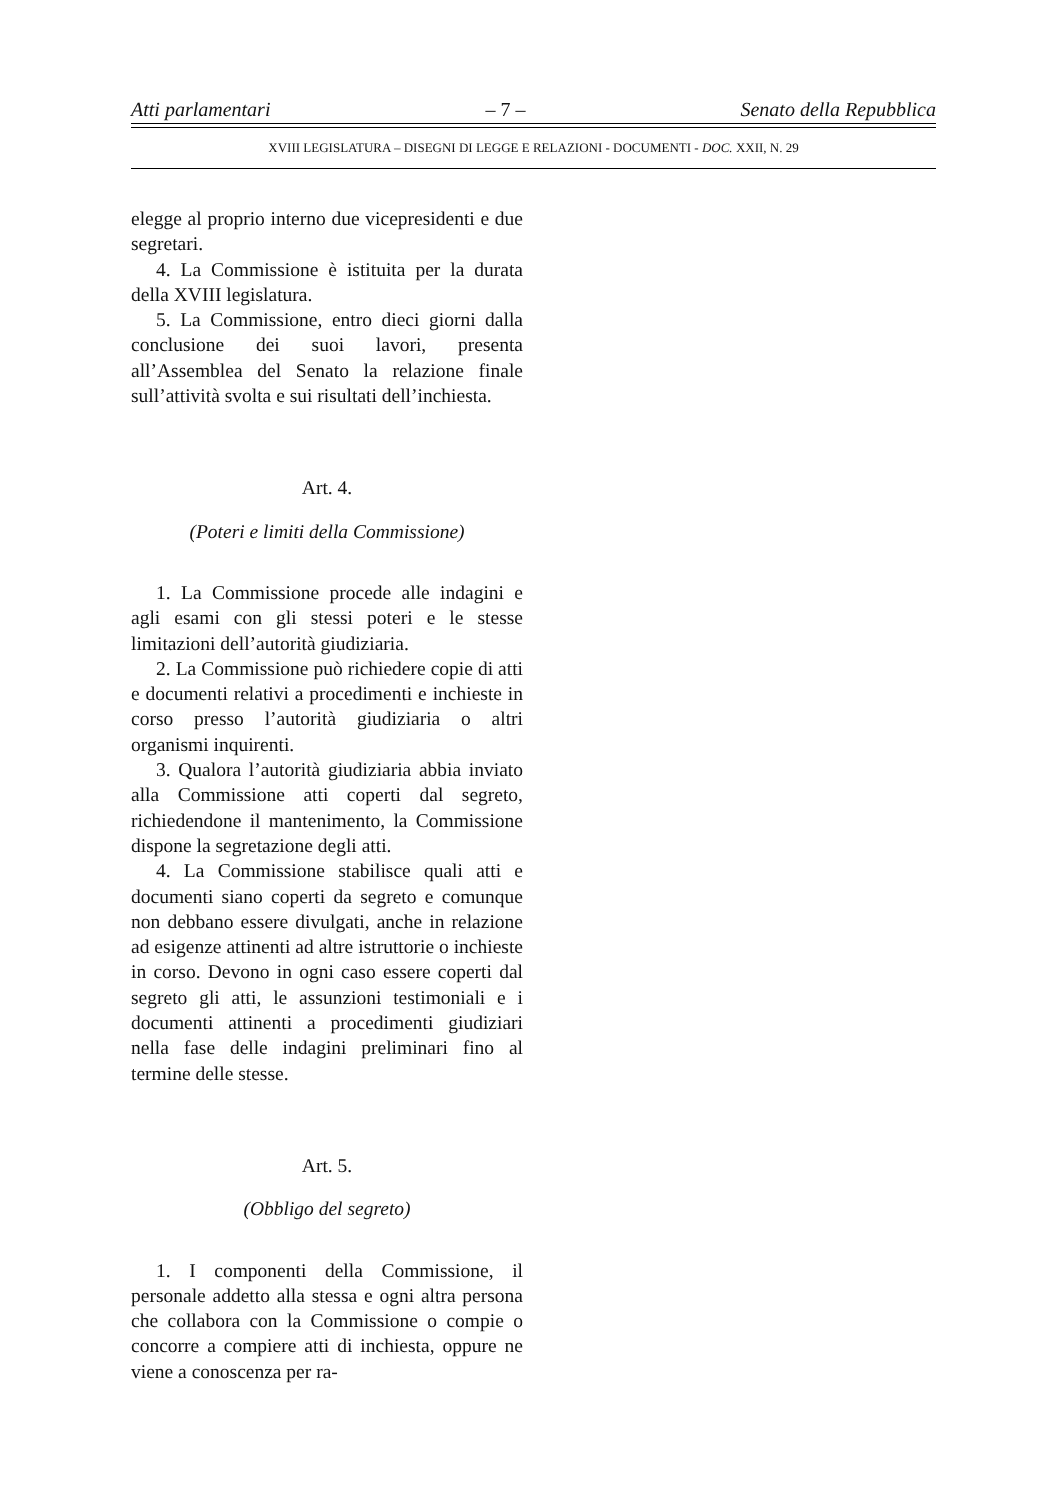Atti parlamentari – 7 – Senato della Repubblica
XVIII LEGISLATURA – DISEGNI DI LEGGE E RELAZIONI - DOCUMENTI - DOC. XXII, N. 29
elegge al proprio interno due vicepresidenti e due segretari.
4. La Commissione è istituita per la durata della XVIII legislatura.
5. La Commissione, entro dieci giorni dalla conclusione dei suoi lavori, presenta all’Assemblea del Senato la relazione finale sull’attività svolta e sui risultati dell’inchiesta.
Art. 4.
(Poteri e limiti della Commissione)
1. La Commissione procede alle indagini e agli esami con gli stessi poteri e le stesse limitazioni dell’autorità giudiziaria.
2. La Commissione può richiedere copie di atti e documenti relativi a procedimenti e inchieste in corso presso l’autorità giudiziaria o altri organismi inquirenti.
3. Qualora l’autorità giudiziaria abbia inviato alla Commissione atti coperti dal segreto, richiedendone il mantenimento, la Commissione dispone la segretazione degli atti.
4. La Commissione stabilisce quali atti e documenti siano coperti da segreto e comunque non debbano essere divulgati, anche in relazione ad esigenze attinenti ad altre istruttorie o inchieste in corso. Devono in ogni caso essere coperti dal segreto gli atti, le assunzioni testimoniali e i documenti attinenti a procedimenti giudiziari nella fase delle indagini preliminari fino al termine delle stesse.
Art. 5.
(Obbligo del segreto)
1. I componenti della Commissione, il personale addetto alla stessa e ogni altra persona che collabora con la Commissione o compie o concorre a compiere atti di inchiesta, oppure ne viene a conoscenza per ra-